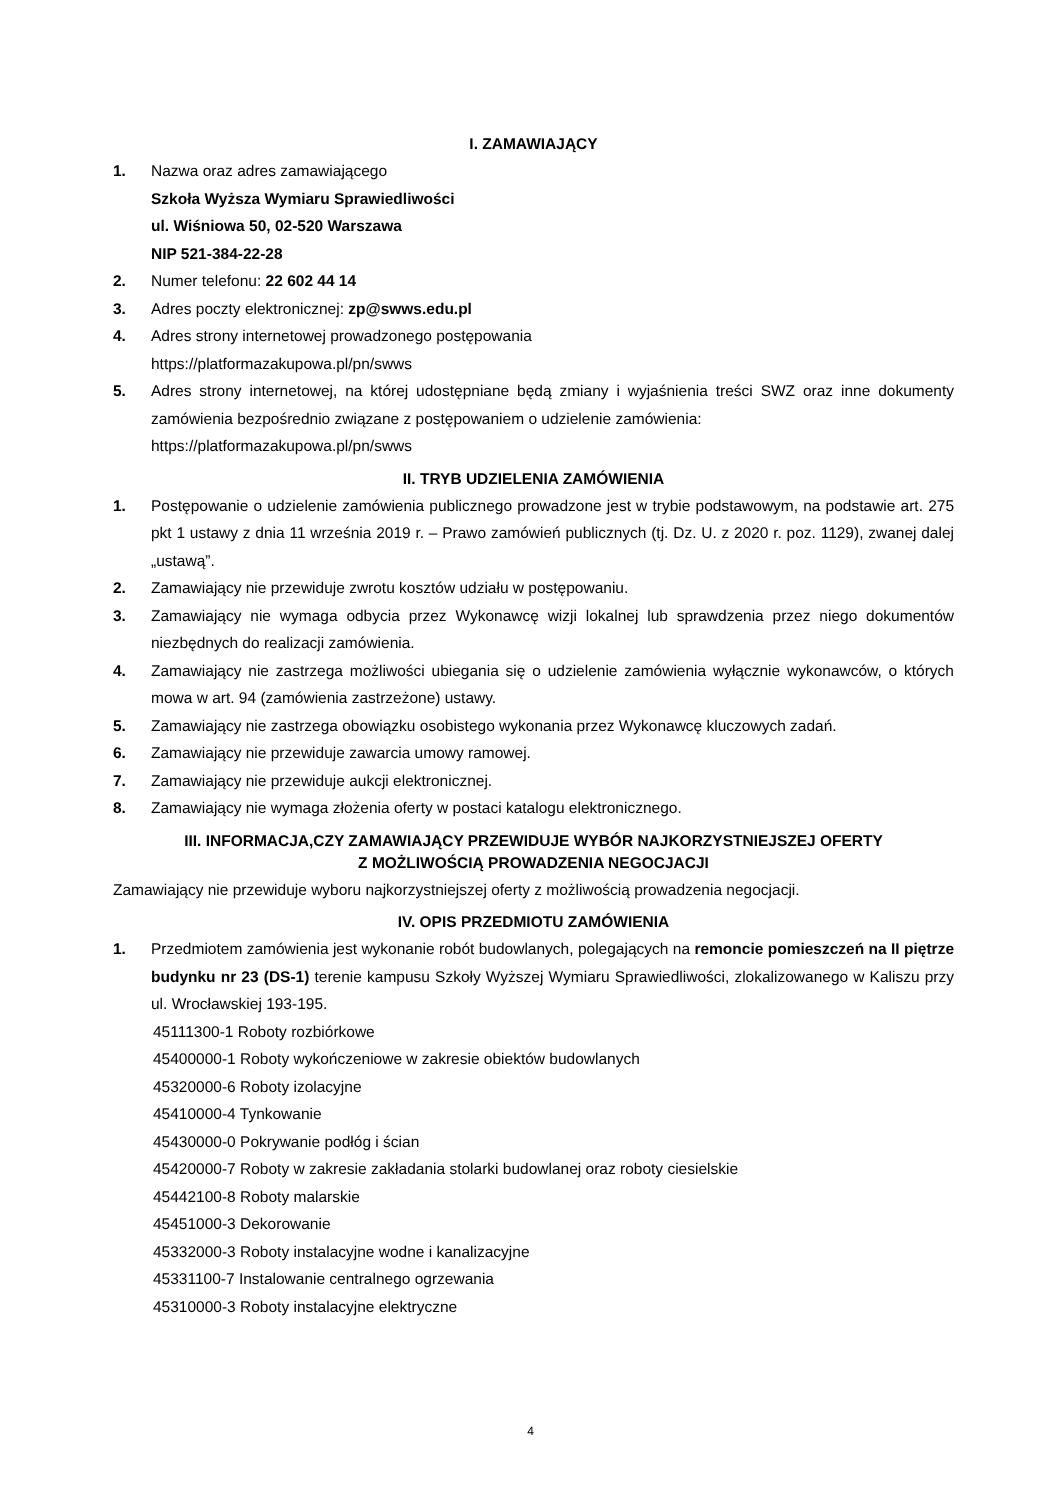I. ZAMAWIAJĄCY
1. Nazwa oraz adres zamawiającego
Szkoła Wyższa Wymiaru Sprawiedliwości
ul. Wiśniowa 50, 02-520 Warszawa
NIP 521-384-22-28
2. Numer telefonu: 22 602 44 14
3. Adres poczty elektronicznej: zp@swws.edu.pl
4. Adres strony internetowej prowadzonego postępowania
https://platformazakupowa.pl/pn/swws
5. Adres strony internetowej, na której udostępniane będą zmiany i wyjaśnienia treści SWZ oraz inne dokumenty zamówienia bezpośrednio związane z postępowaniem o udzielenie zamówienia:
https://platformazakupowa.pl/pn/swws
II. TRYB UDZIELENIA ZAMÓWIENIA
1. Postępowanie o udzielenie zamówienia publicznego prowadzone jest w trybie podstawowym, na podstawie art. 275 pkt 1 ustawy z dnia 11 września 2019 r. – Prawo zamówień publicznych (tj. Dz. U. z 2020 r. poz. 1129), zwanej dalej „ustawą”.
2. Zamawiający nie przewiduje zwrotu kosztów udziału w postępowaniu.
3. Zamawiający nie wymaga odbycia przez Wykonawcę wizji lokalnej lub sprawdzenia przez niego dokumentów niezbędnych do realizacji zamówienia.
4. Zamawiający nie zastrzega możliwości ubiegania się o udzielenie zamówienia wyłącznie wykonawców, o których mowa w art. 94 (zamówienia zastrzeżone) ustawy.
5. Zamawiający nie zastrzega obowiązku osobistego wykonania przez Wykonawcę kluczowych zadań.
6. Zamawiający nie przewiduje zawarcia umowy ramowej.
7. Zamawiający nie przewiduje aukcji elektronicznej.
8. Zamawiający nie wymaga złożenia oferty w postaci katalogu elektronicznego.
III. INFORMACJA,CZY ZAMAWIAJĄCY PRZEWIDUJE WYBÓR NAJKORZYSTNIEJSZEJ OFERTY
Z MOŻLIWOŚCIĄ PROWADZENIA NEGOCJACJI
Zamawiający nie przewiduje wyboru najkorzystniejszej oferty z możliwością prowadzenia negocjacji.
IV. OPIS PRZEDMIOTU ZAMÓWIENIA
1. Przedmiotem zamówienia jest wykonanie robót budowlanych, polegających na remoncie pomieszczeń na II piętrze budynku nr 23 (DS-1) terenie kampusu Szkoły Wyższej Wymiaru Sprawiedliwości, zlokalizowanego w Kaliszu przy ul. Wrocławskiej 193-195.
45111300-1 Roboty rozbiórkowe
45400000-1 Roboty wykończeniowe w zakresie obiektów budowlanych
45320000-6 Roboty izolacyjne
45410000-4 Tynkowanie
45430000-0 Pokrywanie podłóg i ścian
45420000-7 Roboty w zakresie zakładania stolarki budowlanej oraz roboty ciesielskie
45442100-8 Roboty malarskie
45451000-3 Dekorowanie
45332000-3 Roboty instalacyjne wodne i kanalizacyjne
45331100-7 Instalowanie centralnego ogrzewania
45310000-3 Roboty instalacyjne elektryczne
4